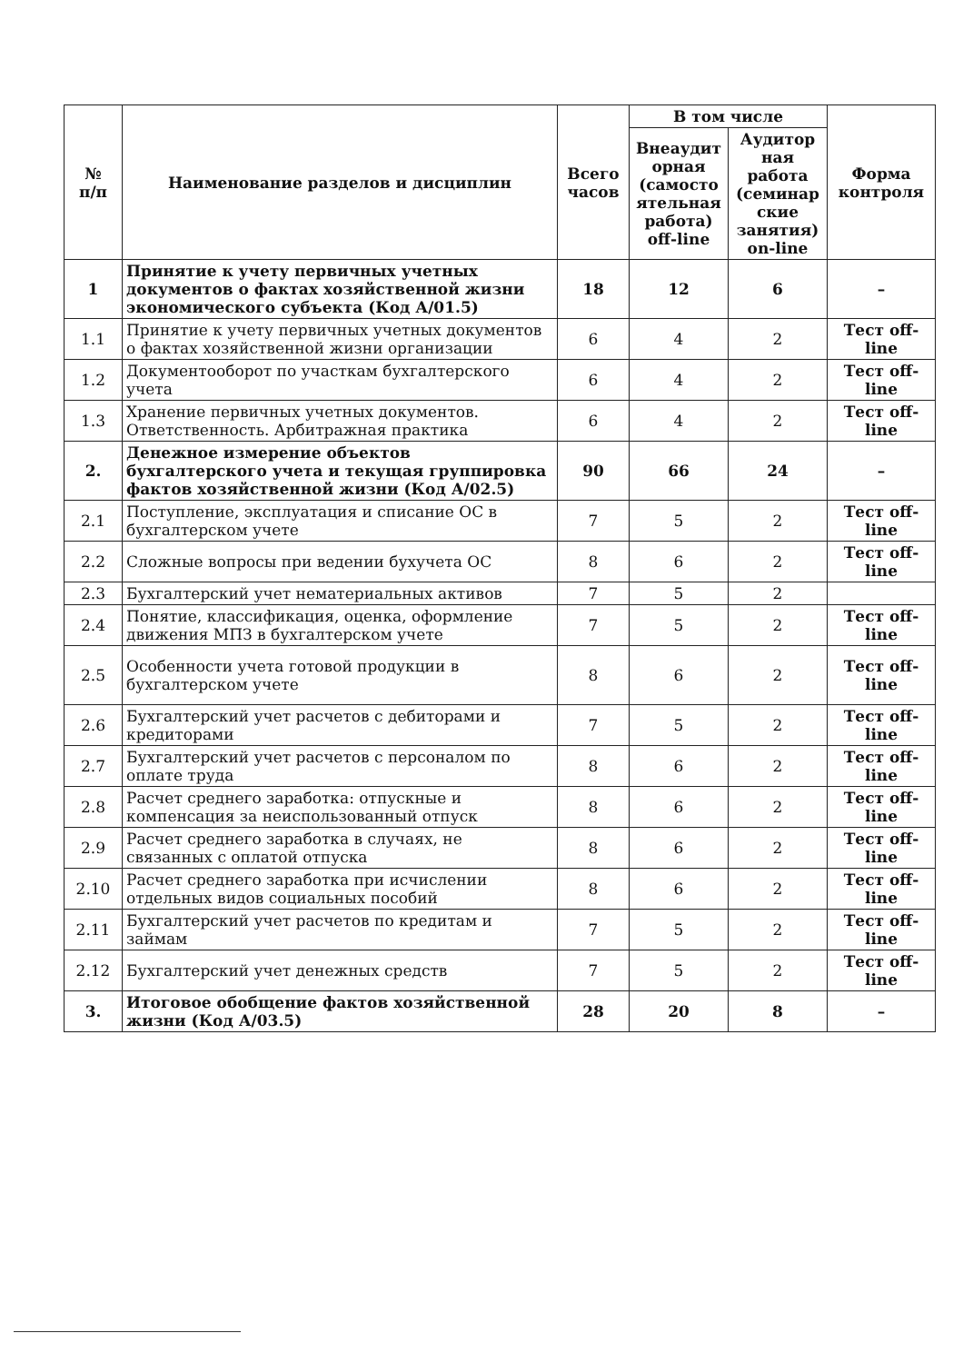| № п/п | Наименование разделов и дисциплин | Всего часов | В том числе | | Форма контроля |
| --- | --- | --- | --- | --- | --- |
| | | | Внеаудит орная (самосто ятельная работа) off-line | Аудитор ная работа (семинар ские занятия) on-line | |
| 1 | Принятие к учету первичных учетных документов о фактах хозяйственной жизни экономического субъекта (Код А/01.5) | 18 | 12 | 6 | – |
| 1.1 | Принятие к учету первичных учетных документов о фактах хозяйственной жизни организации | 6 | 4 | 2 | Тест off-line |
| 1.2 | Документооборот по участкам бухгалтерского учета | 6 | 4 | 2 | Тест off-line |
| 1.3 | Хранение первичных учетных документов. Ответственность. Арбитражная практика | 6 | 4 | 2 | Тест off-line |
| 2. | Денежное измерение объектов бухгалтерского учета и текущая группировка фактов хозяйственной жизни (Код А/02.5) | 90 | 66 | 24 | – |
| 2.1 | Поступление, эксплуатация и списание ОС в бухгалтерском учете | 7 | 5 | 2 | Тест off-line |
| 2.2 | Сложные вопросы при ведении бухучета ОС | 8 | 6 | 2 | Тест off-line |
| 2.3 | Бухгалтерский учет нематериальных активов | 7 | 5 | 2 | |
| 2.4 | Понятие, классификация, оценка, оформление движения МПЗ в бухгалтерском учете | 7 | 5 | 2 | Тест off-line |
| 2.5 | Особенности учета готовой продукции в бухгалтерском учете | 8 | 6 | 2 | Тест off-line |
| 2.6 | Бухгалтерский учет расчетов с дебиторами и кредиторами | 7 | 5 | 2 | Тест off-line |
| 2.7 | Бухгалтерский учет расчетов с персоналом по оплате труда | 8 | 6 | 2 | Тест off-line |
| 2.8 | Расчет среднего заработка: отпускные и компенсация за неиспользованный отпуск | 8 | 6 | 2 | Тест off-line |
| 2.9 | Расчет среднего заработка в случаях, не связанных с оплатой отпуска | 8 | 6 | 2 | Тест off-line |
| 2.10 | Расчет среднего заработка при исчислении отдельных видов социальных пособий | 8 | 6 | 2 | Тест off-line |
| 2.11 | Бухгалтерский учет расчетов по кредитам и займам | 7 | 5 | 2 | Тест off-line |
| 2.12 | Бухгалтерский учет денежных средств | 7 | 5 | 2 | Тест off-line |
| 3. | Итоговое обобщение фактов хозяйственной жизни (Код А/03.5) | 28 | 20 | 8 | – |